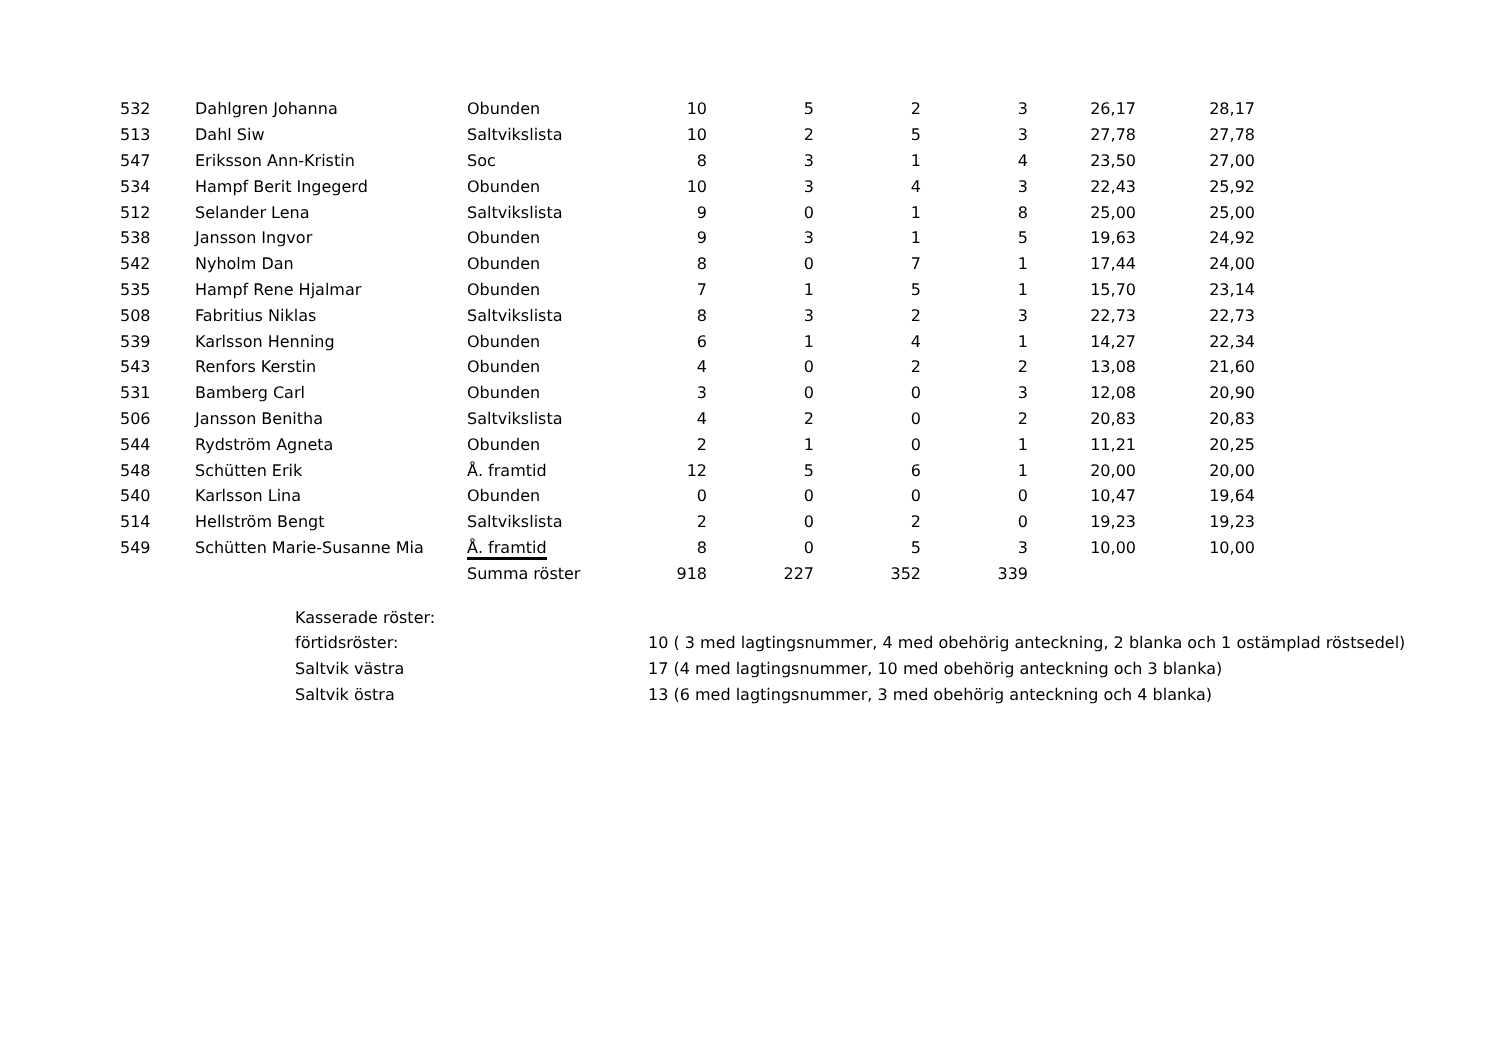| 532 | Dahlgren Johanna | Obunden | 10 | 5 | 2 | 3 | 26,17 | 28,17 |
| 513 | Dahl Siw | Saltvikslista | 10 | 2 | 5 | 3 | 27,78 | 27,78 |
| 547 | Eriksson Ann-Kristin | Soc | 8 | 3 | 1 | 4 | 23,50 | 27,00 |
| 534 | Hampf Berit Ingegerd | Obunden | 10 | 3 | 4 | 3 | 22,43 | 25,92 |
| 512 | Selander Lena | Saltvikslista | 9 | 0 | 1 | 8 | 25,00 | 25,00 |
| 538 | Jansson Ingvor | Obunden | 9 | 3 | 1 | 5 | 19,63 | 24,92 |
| 542 | Nyholm Dan | Obunden | 8 | 0 | 7 | 1 | 17,44 | 24,00 |
| 535 | Hampf Rene Hjalmar | Obunden | 7 | 1 | 5 | 1 | 15,70 | 23,14 |
| 508 | Fabritius Niklas | Saltvikslista | 8 | 3 | 2 | 3 | 22,73 | 22,73 |
| 539 | Karlsson Henning | Obunden | 6 | 1 | 4 | 1 | 14,27 | 22,34 |
| 543 | Renfors Kerstin | Obunden | 4 | 0 | 2 | 2 | 13,08 | 21,60 |
| 531 | Bamberg Carl | Obunden | 3 | 0 | 0 | 3 | 12,08 | 20,90 |
| 506 | Jansson Benitha | Saltvikslista | 4 | 2 | 0 | 2 | 20,83 | 20,83 |
| 544 | Rydström Agneta | Obunden | 2 | 1 | 0 | 1 | 11,21 | 20,25 |
| 548 | Schütten Erik | Å. framtid | 12 | 5 | 6 | 1 | 20,00 | 20,00 |
| 540 | Karlsson Lina | Obunden | 0 | 0 | 0 | 0 | 10,47 | 19,64 |
| 514 | Hellström Bengt | Saltvikslista | 2 | 0 | 2 | 0 | 19,23 | 19,23 |
| 549 | Schütten Marie-Susanne Mia | Å. framtid | 8 | 0 | 5 | 3 | 10,00 | 10,00 |
| | | Summa röster | 918 | 227 | 352 | 339 | | |
Kasserade röster:
förtidsröster: 10 ( 3 med lagtingsnummer, 4 med obehörig anteckning, 2 blanka och 1 ostämplad röstsedel)
Saltvik västra 17 (4 med lagtingsnummer, 10 med obehörig anteckning och 3 blanka)
Saltvik östra 13 (6 med lagtingsnummer, 3 med obehörig anteckning och 4 blanka)